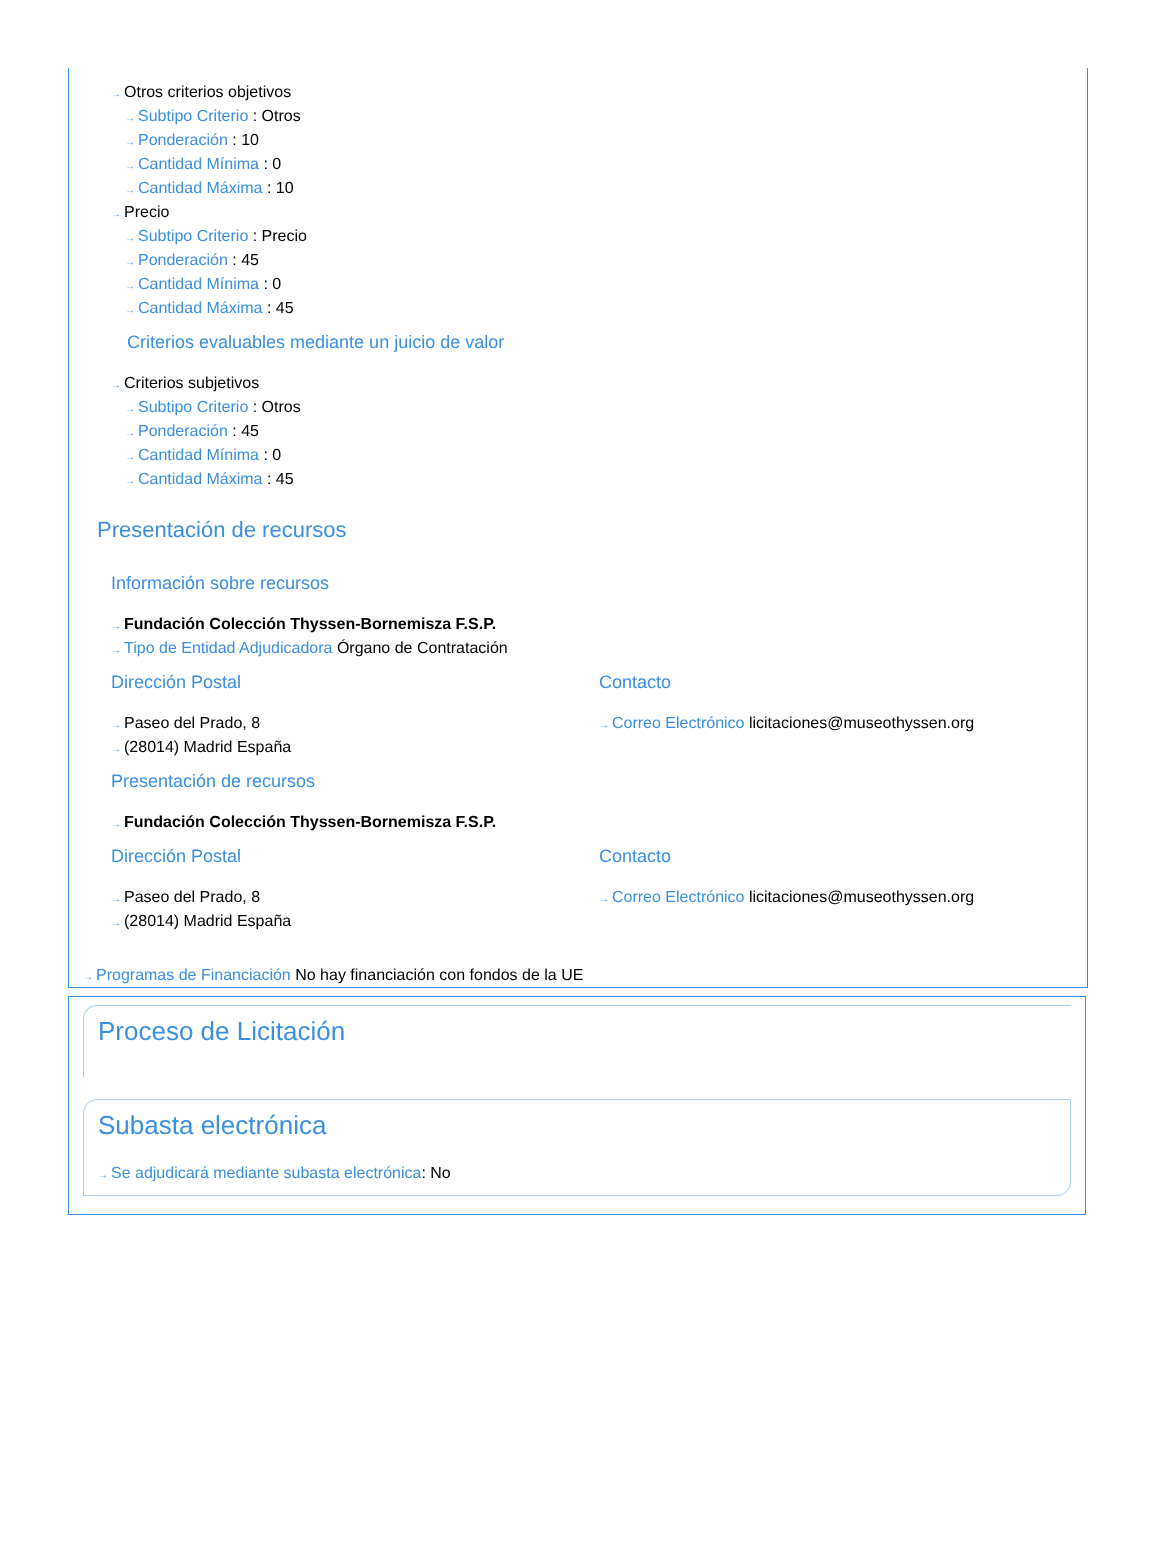→ Otros criterios objetivos
→ Subtipo Criterio : Otros
→ Ponderación : 10
→ Cantidad Mínima : 0
→ Cantidad Máxima : 10
→ Precio
→ Subtipo Criterio : Precio
→ Ponderación : 45
→ Cantidad Mínima : 0
→ Cantidad Máxima : 45
Criterios evaluables mediante un juicio de valor
→ Criterios subjetivos
→ Subtipo Criterio : Otros
→ Ponderación : 45
→ Cantidad Mínima : 0
→ Cantidad Máxima : 45
Presentación de recursos
Información sobre recursos
→ Fundación Colección Thyssen-Bornemisza F.S.P.
→ Tipo de Entidad Adjudicadora Órgano de Contratación
Dirección Postal
→ Paseo del Prado, 8
→ (28014) Madrid España
Contacto
→ Correo Electrónico licitaciones@museothyssen.org
Presentación de recursos
→ Fundación Colección Thyssen-Bornemisza F.S.P.
Dirección Postal
→ Paseo del Prado, 8
→ (28014) Madrid España
Contacto
→ Correo Electrónico licitaciones@museothyssen.org
→ Programas de Financiación No hay financiación con fondos de la UE
Proceso de Licitación
Subasta electrónica
→ Se adjudicará mediante subasta electrónica: No